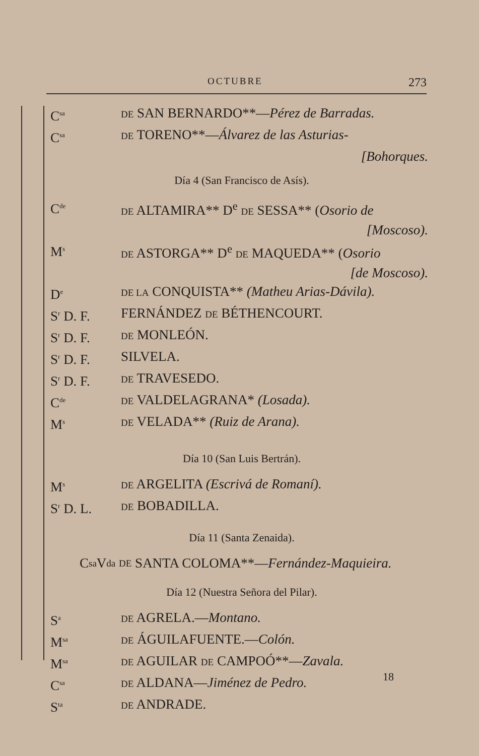OCTUBRE 273
C<sup>sa</sup> DE SAN BERNARDO**—Pérez de Barradas.
C<sup>sa</sup> DE TORENO**—Álvarez de las Asturias-
[Bohorques.
Día 4 (San Francisco de Asís).
C<sup>de</sup> DE ALTAMIRA** D<sup>e</sup> DE SESSA** (Osorio de
[Moscoso).
M<sup>s</sup> DE ASTORGA** D<sup>e</sup> DE MAQUEDA** (Osorio
[de Moscoso).
D<sup>e</sup> DE LA CONQUISTA** (Matheu Arias-Dávila).
S<sup>r</sup> D. F. FERNÁNDEZ DE BÉTHENCOURT.
S<sup>r</sup> D. F. DE MONLEÓN.
S<sup>r</sup> D. F. SILVELA.
S<sup>r</sup> D. F. DE TRAVESEDO.
C<sup>de</sup> DE VALDELAGRANA* (Losada).
M<sup>s</sup> DE VELADA** (Ruiz de Arana).
Día 10 (San Luis Bertrán).
M<sup>s</sup> DE ARGELITA (Escrivá de Romaní).
S<sup>r</sup> D. L. DE BOBADILLA.
Día 11 (Santa Zenaida).
C<sup>sa</sup>V<sup>da</sup> DE SANTA COLOMA**— Fernández-Maquieira.
Día 12 (Nuestra Señora del Pilar).
S<sup>a</sup> DE AGRELA.—Montano.
M<sup>sa</sup> DE ÁGUILAFUENTE.—Colón.
M<sup>sa</sup> DE AGUILAR DE CAMPOÓ**—Zavala.
C<sup>sa</sup> DE ALDANA—Jiménez de Pedro.
S<sup>ta</sup> DE ANDRADE.
18